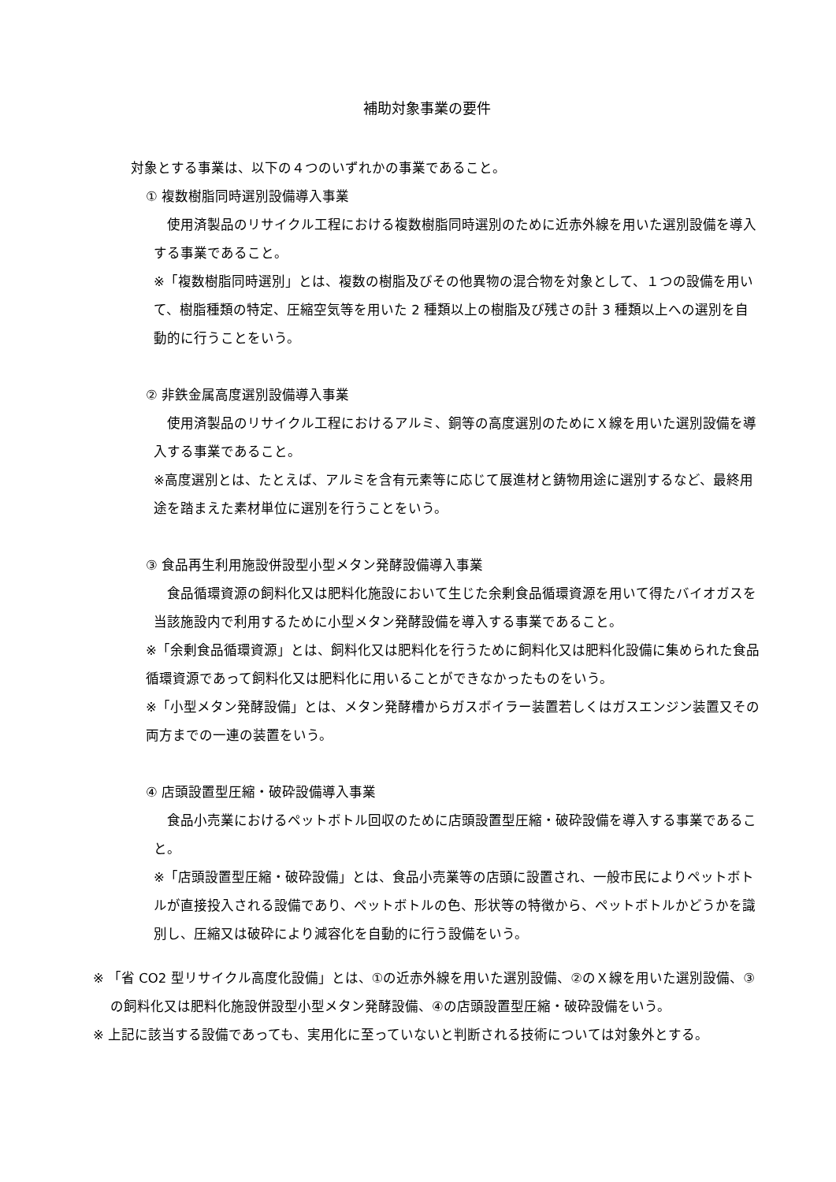補助対象事業の要件
対象とする事業は、以下の４つのいずれかの事業であること。
① 複数樹脂同時選別設備導入事業
　使用済製品のリサイクル工程における複数樹脂同時選別のために近赤外線を用いた選別設備を導入する事業であること。
※「複数樹脂同時選別」とは、複数の樹脂及びその他異物の混合物を対象として、１つの設備を用いて、樹脂種類の特定、圧縮空気等を用いた 2 種類以上の樹脂及び残さの計 3 種類以上への選別を自動的に行うことをいう。
② 非鉄金属高度選別設備導入事業
　使用済製品のリサイクル工程におけるアルミ、銅等の高度選別のためにＸ線を用いた選別設備を導入する事業であること。
※高度選別とは、たとえば、アルミを含有元素等に応じて展進材と鋳物用途に選別するなど、最終用途を踏まえた素材単位に選別を行うことをいう。
③ 食品再生利用施設併設型小型メタン発酵設備導入事業
　食品循環資源の飼料化又は肥料化施設において生じた余剰食品循環資源を用いて得たバイオガスを当該施設内で利用するために小型メタン発酵設備を導入する事業であること。
※「余剰食品循環資源」とは、飼料化又は肥料化を行うために飼料化又は肥料化設備に集められた食品循環資源であって飼料化又は肥料化に用いることができなかったものをいう。
※「小型メタン発酵設備」とは、メタン発酵槽からガスボイラー装置若しくはガスエンジン装置又その両方までの一連の装置をいう。
④ 店頭設置型圧縮・破砕設備導入事業
　食品小売業におけるペットボトル回収のために店頭設置型圧縮・破砕設備を導入する事業であること。
※「店頭設置型圧縮・破砕設備」とは、食品小売業等の店頭に設置され、一般市民によりペットボトルが直接投入される設備であり、ペットボトルの色、形状等の特徴から、ペットボトルかどうかを識別し、圧縮又は破砕により減容化を自動的に行う設備をいう。
※ 「省 CO2 型リサイクル高度化設備」とは、①の近赤外線を用いた選別設備、②のＸ線を用いた選別設備、③の飼料化又は肥料化施設併設型小型メタン発酵設備、④の店頭設置型圧縮・破砕設備をいう。
※ 上記に該当する設備であっても、実用化に至っていないと判断される技術については対象外とする。